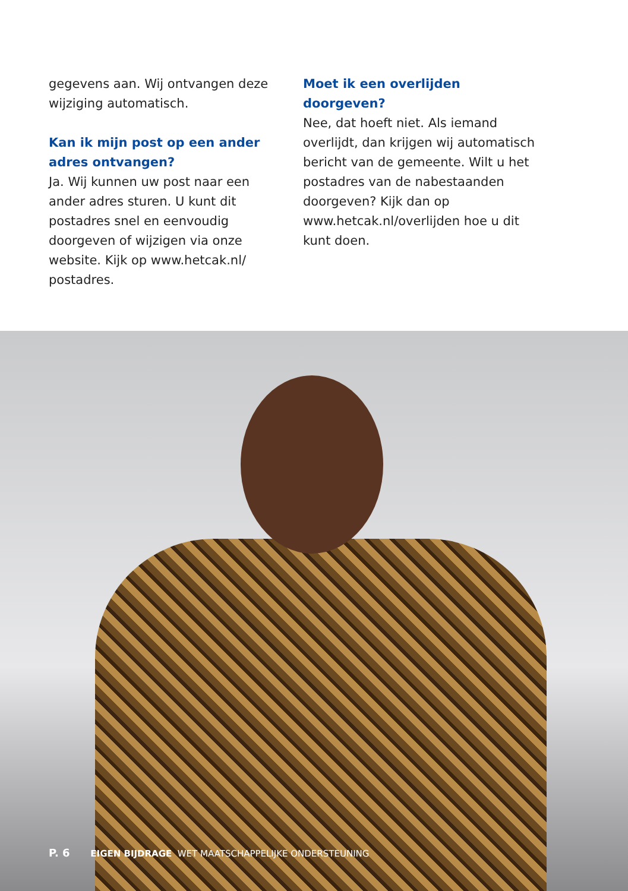gegevens aan. Wij ontvangen deze wijziging automatisch.
Kan ik mijn post op een ander adres ontvangen?
Ja. Wij kunnen uw post naar een ander adres sturen. U kunt dit postadres snel en eenvoudig doorgeven of wijzigen via onze website. Kijk op www.hetcak.nl/ postadres.
Moet ik een overlijden doorgeven?
Nee, dat hoeft niet. Als iemand overlijdt, dan krijgen wij automatisch bericht van de gemeente. Wilt u het postadres van de nabestaanden doorgeven? Kijk dan op www.hetcak.nl/overlijden hoe u dit kunt doen.
P. 6 EIGEN BIJDRAGE WET MAATSCHAPPELIJKE ONDERSTEUNING